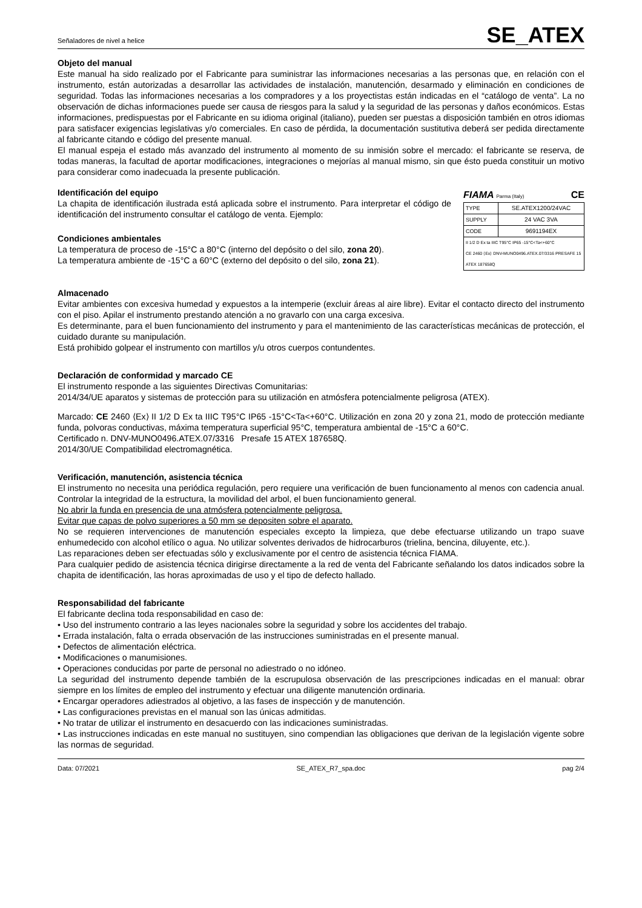Señaladores de nivel a helice SE_ATEX
Objeto del manual
Este manual ha sido realizado por el Fabricante para suministrar las informaciones necesarias a las personas que, en relación con el instrumento, están autorizadas a desarrollar las actividades de instalación, manutención, desarmado y eliminación en condiciones de seguridad. Todas las informaciones necesarias a los compradores y a los proyectistas están indicadas en el “catálogo de venta”. La no observación de dichas informaciones puede ser causa de riesgos para la salud y la seguridad de las personas y daños económicos. Estas informaciones, predispuestas por el Fabricante en su idioma original (italiano), pueden ser puestas a disposición también en otros idiomas para satisfacer exigencias legislativas y/o comerciales. En caso de pérdida, la documentación sustitutiva deberá ser pedida directamente al fabricante citando e código del presente manual.
El manual espeja el estado más avanzado del instrumento al momento de su inmisión sobre el mercado: el fabricante se reserva, de todas maneras, la facultad de aportar modificaciones, integraciones o mejorías al manual mismo, sin que ésto pueda constituir un motivo para considerar como inadecuada la presente publicación.
Identificación del equipo
La chapita de identificación ilustrada está aplicada sobre el instrumento. Para interpretar el código de identificación del instrumento consultar el catálogo de venta. Ejemplo:
Condiciones ambientales
La temperatura de proceso de -15°C a 80°C (interno del depósito o del silo, zona 20).
La temperatura ambiente de -15°C a 60°C (externo del depósito o del silo, zona 21).
FIAMA Parma (Italy) CE
| TYPE | SE.ATEX1200/24VAC |
| SUPPLY | 24 VAC 3VA |
| CODE | 9691194EX |
| II 1/2 D Ex ta IIIC T95°C IP65 -15°C<Ta<+60°C CE 2460 ⟨Ex⟩ DNV-MUNO0496.ATEX.07/3316 PRESAFE 15 ATEX 187658Q | |
Almacenado
Evitar ambientes con excesiva humedad y expuestos a la intemperie (excluir áreas al aire libre). Evitar el contacto directo del instrumento con el piso. Apilar el instrumento prestando atención a no gravarlo con una carga excesiva.
Es determinante, para el buen funcionamiento del instrumento y para el mantenimiento de las características mecánicas de protección, el cuidado durante su manipulación.
Está prohibido golpear el instrumento con martillos y/u otros cuerpos contundentes.
Declaración de conformidad y marcado CE
El instrumento responde a las siguientes Directivas Comunitarias:
2014/34/UE aparatos y sistemas de protección para su utilización en atmósfera potencialmente peligrosa (ATEX).
Marcado: CE 2460 ⟨Ex⟩ II 1/2 D Ex ta IIIC T95°C IP65 -15°C<Ta<+60°C. Utilización en zona 20 y zona 21, modo de protección mediante funda, polvoras conductivas, máxima temperatura superficial 95°C, temperatura ambiental de -15°C a 60°C.
Certificado n. DNV-MUNO0496.ATEX.07/3316 Presafe 15 ATEX 187658Q.
2014/30/UE Compatibilidad electromagnética.
Verificación, manutención, asistencia técnica
El instrumento no necesita una periódica regulación, pero requiere una verificación de buen funcionamento al menos con cadencia anual. Controlar la integridad de la estructura, la movilidad del arbol, el buen funcionamiento general.
No abrir la funda en presencia de una atmósfera potencialmente peligrosa.
Evitar que capas de polvo superiores a 50 mm se depositen sobre el aparato.
No se requieren intervenciones de manutención especiales excepto la limpieza, que debe efectuarse utilizando un trapo suave enhumedecido con alcohol etílico o agua. No utilizar solventes derivados de hidrocarburos (trielina, bencina, diluyente, etc.).
Las reparaciones deben ser efectuadas sólo y exclusivamente por el centro de asistencia técnica FIAMA.
Para cualquier pedido de asistencia técnica dirigirse directamente a la red de venta del Fabricante señalando los datos indicados sobre la chapita de identificación, las horas aproximadas de uso y el tipo de defecto hallado.
Responsabilidad del fabricante
El fabricante declina toda responsabilidad en caso de:
• Uso del instrumento contrario a las leyes nacionales sobre la seguridad y sobre los accidentes del trabajo.
• Errada instalación, falta o errada observación de las instrucciones suministradas en el presente manual.
• Defectos de alimentación eléctrica.
• Modificaciones o manumisiones.
• Operaciones conducidas por parte de personal no adiestrado o no idóneo.
La seguridad del instrumento depende también de la escrupulosa observación de las prescripciones indicadas en el manual: obrar siempre en los límites de empleo del instrumento y efectuar una diligente manutención ordinaria.
• Encargar operadores adiestrados al objetivo, a las fases de inspección y de manutención.
• Las configuraciones previstas en el manual son las únicas admitidas.
• No tratar de utilizar el instrumento en desacuerdo con las indicaciones suministradas.
• Las instrucciones indicadas en este manual no sustituyen, sino compendian las obligaciones que derivan de la legislación vigente sobre las normas de seguridad.
Data: 07/2021 SE_ATEX_R7_spa.doc pag 2/4